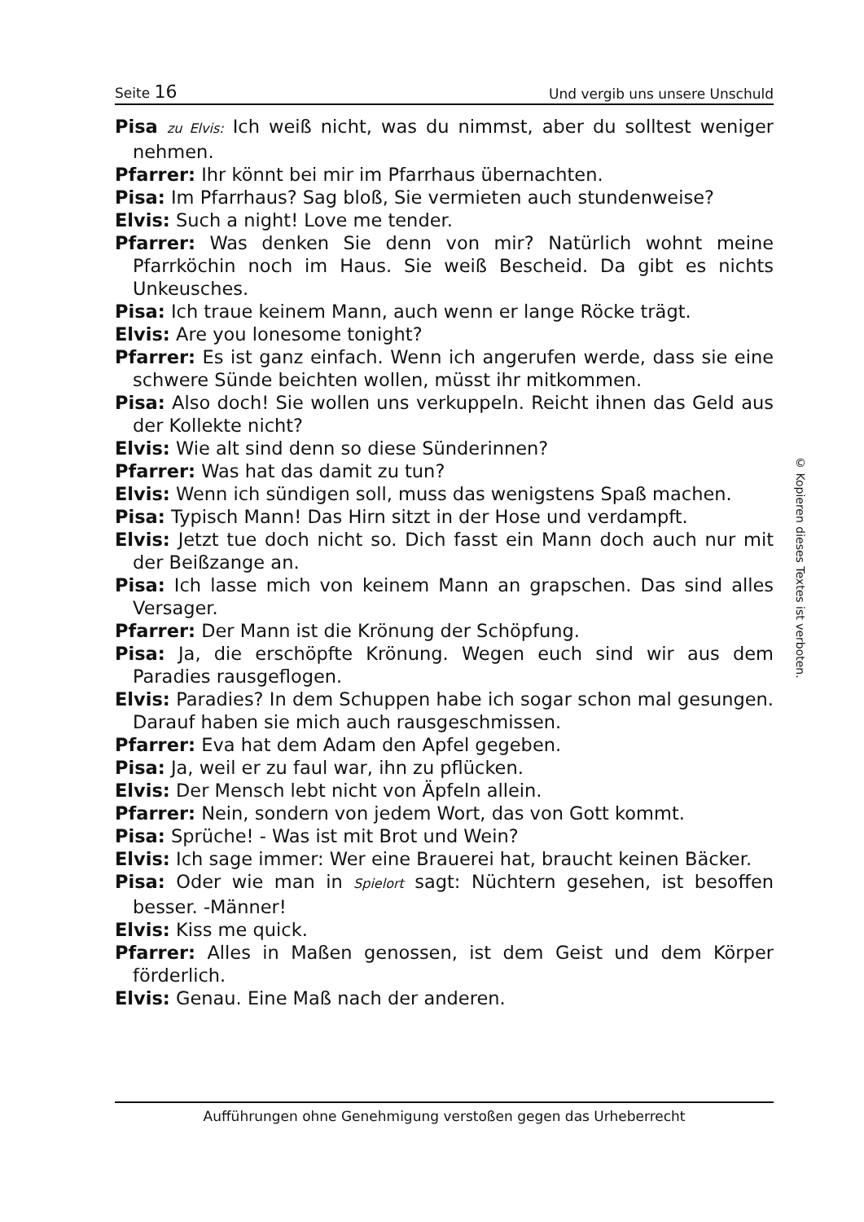Seite 16 Und vergib uns unsere Unschuld
Pisa zu Elvis: Ich weiß nicht, was du nimmst, aber du solltest weniger nehmen.
Pfarrer: Ihr könnt bei mir im Pfarrhaus übernachten.
Pisa: Im Pfarrhaus? Sag bloß, Sie vermieten auch stundenweise?
Elvis: Such a night! Love me tender.
Pfarrer: Was denken Sie denn von mir? Natürlich wohnt meine Pfarrköchin noch im Haus. Sie weiß Bescheid. Da gibt es nichts Unkeusches.
Pisa: Ich traue keinem Mann, auch wenn er lange Röcke trägt.
Elvis: Are you lonesome tonight?
Pfarrer: Es ist ganz einfach. Wenn ich angerufen werde, dass sie eine schwere Sünde beichten wollen, müsst ihr mitkommen.
Pisa: Also doch! Sie wollen uns verkuppeln. Reicht ihnen das Geld aus der Kollekte nicht?
Elvis: Wie alt sind denn so diese Sünderinnen?
Pfarrer: Was hat das damit zu tun?
Elvis: Wenn ich sündigen soll, muss das wenigstens Spaß machen.
Pisa: Typisch Mann! Das Hirn sitzt in der Hose und verdampft.
Elvis: Jetzt tue doch nicht so. Dich fasst ein Mann doch auch nur mit der Beißzange an.
Pisa: Ich lasse mich von keinem Mann an grapschen. Das sind alles Versager.
Pfarrer: Der Mann ist die Krönung der Schöpfung.
Pisa: Ja, die erschöpfte Krönung. Wegen euch sind wir aus dem Paradies rausgeflogen.
Elvis: Paradies? In dem Schuppen habe ich sogar schon mal gesungen. Darauf haben sie mich auch rausgeschmissen.
Pfarrer: Eva hat dem Adam den Apfel gegeben.
Pisa: Ja, weil er zu faul war, ihn zu pflücken.
Elvis: Der Mensch lebt nicht von Äpfeln allein.
Pfarrer: Nein, sondern von jedem Wort, das von Gott kommt.
Pisa: Sprüche! - Was ist mit Brot und Wein?
Elvis: Ich sage immer: Wer eine Brauerei hat, braucht keinen Bäcker.
Pisa: Oder wie man in Spielort sagt: Nüchtern gesehen, ist besoffen besser. -Männer!
Elvis: Kiss me quick.
Pfarrer: Alles in Maßen genossen, ist dem Geist und dem Körper förderlich.
Elvis: Genau. Eine Maß nach der anderen.
© Kopieren dieses Textes ist verboten.
Aufführungen ohne Genehmigung verstoßen gegen das Urheberrecht